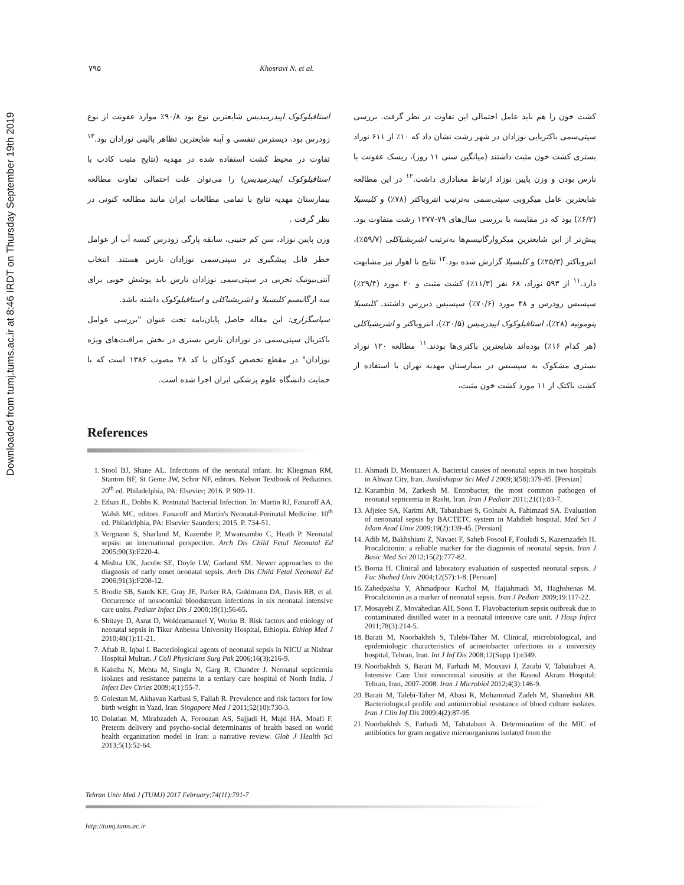Downloaded from tumj.tums.ac.ir at 8:46 IRDT on Thursday September 19th 2019
۷۹۵ Khosravi N. et al.
کشت خون را هم باید عامل احتمالی این تفاوت در نظر گرفت. بررسی سپتی‌سمی باکتریایی نوزادان در شهر رشت نشان داد که ۱۰٪ از ۶۱۱ نوزاد بستری کشت خون مثبت داشتند (میانگین سنی ۱۱ روز)، ریسک عفونت با نارس بودن و وزن پایین نوزاد ارتباط معناداری داشت.<sup>۱۲</sup> در این مطالعه شایعترین عامل میکروبی سپتی‌سمی به‌ترتیب انتروباکتر (۷۸٪) و کلبسیلا (۶/۲٪) بود که در مقایسه با بررسی سال‌های ۷۹-۱۳۷۷ رشت متفاوت بود. پیش‌تر از این شایعترین میکروارگانیسم‌ها به‌ترتیب اشریشیاکلی (۵۹/۷٪)، انتروباکتر (۲۵/۳٪) و کلبسیلا گزارش شده بود.<sup>۱۲</sup> نتایج با اهواز نیز مشابهت دارد.<sup>۱۱</sup> از ۵۹۳ نوزاد، ۶۸ نفر (۱۱/۳٪) کشت مثبت و ۲۰ مورد (۲۹/۴٪) سپسیس زودرس و ۴۸ مورد (۷۰/۶٪) سپسیس دیررس داشتند. کلبسیلا پنومونیه (۲۸٪)، استافیلوکوک اپیدرمیس (۲۰/۵٪)، انتروباکتر و اشریشیاکلی (هر کدام ۱۶٪) بوده‌اند شایعترین باکتری‌ها بودند.<sup>۱۱</sup> مطالعه ۱۲۰ نوزاد بستری مشکوک به سپسیس در بیمارستان مهدیه تهران با استفاده از کشت باکتک از ۱۱ مورد کشت خون مثبت،
استافیلوکوک اپیدرمیدیس شایعترین نوع بود ۹۰/۸٪ موارد عفونت از نوع زودرس بود. دیسترس تنفسی و آپنه شایعترین تظاهر بالینی نوزادان بود.<sup>۱۳</sup> تفاوت در محیط کشت استفاده شده در مهدیه (نتایج مثبت کاذب با استافیلوکوک اپیدرمیدیس) را می‌توان علت احتمالی تفاوت مطالعه بیمارستان مهدیه نتایج با تمامی مطالعات ایران مانند مطالعه کنونی در نظر گرفت .
وزن پایین نوزاد، سن کم جنینی، سابقه پارگی زودرس کیسه آب از عوامل خطر قابل پیشگیری در سپتی‌سمی نوزادان نارس هستند. انتخاب آنتی‌بیوتیک تجربی در سپتی‌سمی نوزادان نارس باید پوشش خوبی برای سه ارگانیسم کلبسیلا و اشریشیاکلی و استافیلوکوک داشته باشد.
سپاسگزاری: این مقاله حاصل پایان‌نامه تحت عنوان "بررسی عوامل باکتریال سپتی‌سمی در نوزادان نارس بستری در بخش مراقبت‌های ویژه نوزادان" در مقطع تخصص کودکان با کد ۲۸ مصوب ۱۳۸۶ است که با حمایت دانشگاه علوم پزشکی ایران اجرا شده است.
References
1. Stool BJ, Shane AL. Infections of the neonatal infant. In: Kliegman RM, Stanton BF, St Geme JW, Schor NF, editors. Nelson Textbook of Pediatrics. 20<sup>th</sup> ed. Philadelphia, PA: Elsevier; 2016. P. 909-11.
2. Ethan JL, Dobbs K. Postnatal Bacterial Infection. In: Martin RJ, Fanaroff AA, Walsh MC, editors. Fanaroff and Martin's Neonatal-Perinatal Medicine. 10<sup>th</sup> ed. Philadelphia, PA: Elsevier Saunders; 2015. P. 734-51.
3. Vergnano S, Sharland M, Kazembe P, Mwansambo C, Heath P. Neonatal sepsis: an international perspective. Arch Dis Child Fetal Neonatal Ed 2005;90(3):F220-4.
4. Mishra UK, Jacobs SE, Doyle LW, Garland SM. Newer approaches to the diagnosis of early onset neonatal sepsis. Arch Dis Child Fetal Neonatal Ed 2006;91(3):F208-12.
5. Brodie SB, Sands KE, Gray JE, Parker RA, Goldmann DA, Davis RB, et al. Occurrence of nosocomial bloodstream infections in six neonatal intensive care units. Pediatr Infect Dis J 2000;19(1):56-65.
6. Shitaye D, Asrat D, Woldeamanuel Y, Worku B. Risk factors and etiology of neonatal sepsis in Tikur Anbessa University Hospital, Ethiopia. Ethiop Med J 2010;48(1):11-21.
7. Aftab R, Iqbal I. Bacteriological agents of neonatal sepsis in NICU at Nishtar Hospital Multan. J Coll Physicians Surg Pak 2006;16(3):216-9.
8. Kaistha N, Mehta M, Singla N, Garg R, Chander J. Neonatal septicemia isolates and resistance patterns in a tertiary care hospital of North India. J Infect Dev Ctries 2009;4(1):55-7.
9. Golestan M, Akhavan Karbasi S, Fallah R. Prevalence and risk factors for low birth weight in Yazd, Iran. Singapore Med J 2011;52(10):730-3.
10. Dolatian M, Mirabzadeh A, Forouzan AS, Sajjadi H, Majd HA, Moafi F. Preterm delivery and psycho-social determinants of health based on world health organization model in Iran: a narrative review. Glob J Health Sci 2013;5(1):52-64.
11. Ahmadi D, Montazeri A. Bacterial causes of neonatal sepsis in two hospitals in Ahwaz City, Iran. Jundishapur Sci Med J 2009;3(58):379-85. [Persian]
12. Karambin M, Zarkesh M. Entrobacter, the most common pathogen of neonatal septicemia in Rasht, Iran. Iran J Pediatr 2011;21(1):83-7.
13. Afjeiee SA, Karimi AR, Tabatabaei S, Golnabi A, Fahimzad SA. Evaluation of nenonatal sepsis by BACTETC system in Mahdieh hospital. Med Sci J Islam Azad Univ 2009;19(2):139-45. [Persian]
14. Adib M, Bakhshiani Z, Navaei F, Saheb Fosoul F, Fouladi S, Kazemzadeh H. Procalcitonin: a reliable marker for the diagnosis of neonatal sepsis. Iran J Basic Med Sci 2012;15(2):777-82.
15. Borna H. Clinical and laboratory evaluation of suspected neonatal sepsis. J Fac Shahed Univ 2004;12(57):1-8. [Persian]
16. Zahedpasha Y, Ahmadpour Kachol M, Hajiahmadi M, Haghshenas M. Procalcitonin as a marker of neonatal sepsis. Iran J Pediatr 2009;19:117-22.
17. Mosayebi Z, Movahedian AH, Soori T. Flavobacterium sepsis outbreak due to contaminated distilled water in a neonatal intensive care unit. J Hosp Infect 2011;78(3):214-5.
18. Barati M, Noorbakhsh S, Talebi-Taher M. Clinical, microbiological, and epidemiologic characteristics of acinetobacter infections in a university hospital, Tehran, Iran. Int J Inf Dis 2008;12(Supp 1):e349.
19. Noorbakhsh S, Barati M, Farhadi M, Mousavi J, Zarabi V, Tabatabaei A. Intensive Care Unit nosocomial sinusitis at the Rasoul Akram Hospital: Tehran, Iran, 2007-2008. Iran J Microbiol 2012;4(3):146-9.
20. Barati M, Talebi-Taher M, Abasi R, Mohammad Zadeh M, Shamshiri AR. Bacteriological profile and antimicrobial resistance of blood culture isolates. Iran J Clin Inf Dis 2009;4(2):87-95
21. Noorbakhsh S, Farhadi M, Tabatabaei A. Determination of the MIC of antibiotics for gram negative microorganisms isolated from the
Tehran Univ Med J (TUMJ) 2017 February;74(11):791-7
http://tumj.tums.ac.ir